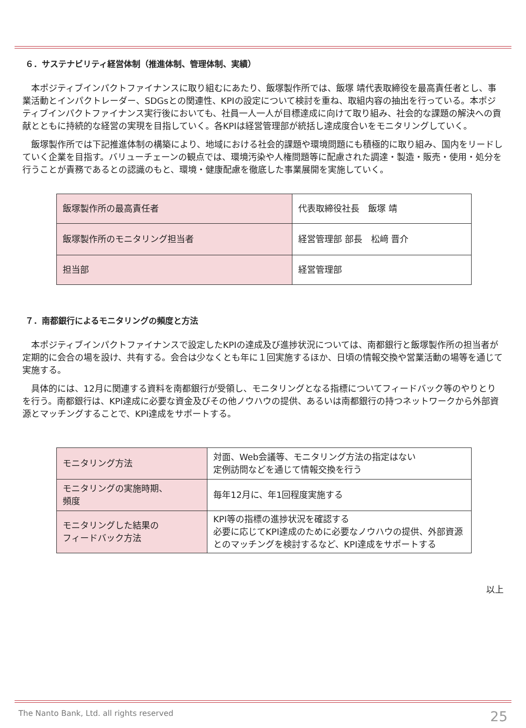６．サステナビリティ経営体制（推進体制、管理体制、実績）
本ポジティブインパクトファイナンスに取り組むにあたり、飯塚製作所では、飯塚 靖代表取締役を最高責任者とし、事業活動とインパクトレーダー、SDGsとの関連性、KPIの設定について検討を重ね、取組内容の抽出を行っている。本ポジティブインパクトファイナンス実行後においても、社員一人一人が目標達成に向けて取り組み、社会的な課題の解決への貢献とともに持続的な経営の実現を目指していく。各KPIは経営管理部が統括し達成度合いをモニタリングしていく。
飯塚製作所では下記推進体制の構築により、地域における社会的課題や環境問題にも積極的に取り組み、国内をリードしていく企業を目指す。バリューチェーンの観点では、環境汚染や人権問題等に配慮された調達・製造・販売・使用・処分を行うことが責務であるとの認識のもと、環境・健康配慮を徹底した事業展開を実施していく。
| 飯塚製作所の最高責任者 | 代表取締役社長 飯塚 靖 |
| 飯塚製作所のモニタリング担当者 | 経営管理部 部長 松﨑 晋介 |
| 担当部 | 経営管理部 |
７．南都銀行によるモニタリングの頻度と方法
本ポジティブインパクトファイナンスで設定したKPIの達成及び進捗状況については、南都銀行と飯塚製作所の担当者が定期的に会合の場を設け、共有する。会合は少なくとも年に１回実施するほか、日頃の情報交換や営業活動の場等を通じて実施する。
具体的には、12月に関連する資料を南都銀行が受領し、モニタリングとなる指標についてフィードバック等のやりとりを行う。南都銀行は、KPI達成に必要な資金及びその他ノウハウの提供、あるいは南都銀行の持つネットワークから外部資源とマッチングすることで、KPI達成をサポートする。
| モニタリング方法 | 対面、Web会議等、モニタリング方法の指定はない 定例訪問などを通じて情報交換を行う |
| モニタリングの実施時期、 頻度 | 毎年12月に、年1回程度実施する |
| モニタリングした結果の フィードバック方法 | KPI等の指標の進捗状況を確認する 必要に応じてKPI達成のために必要なノウハウの提供、外部資源とのマッチングを検討するなど、KPI達成をサポートする |
以上
The Nanto Bank, Ltd. all rights reserved
25